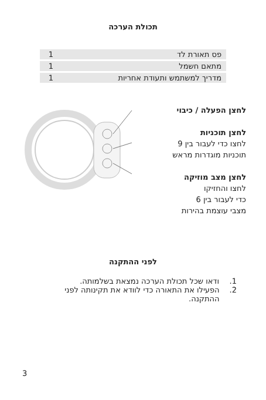תכולת הערכה
| פס תאורת לד | 1 |
| מתאם חשמל | 1 |
| מדריך למשתמש ותעודת אחריות | 1 |
לחצן הפעלה / כיבוי
לחצן תוכניות
לחצו כדי לעבור בין 9
תוכניות מוגדרות מראש
לחצן מצב מוזיקה
לחצו והחזיקו
כדי לעבור בין 6
מצבי עוצמת בהירות
לפני ההתקנה
1. ודאו שכל תכולת הערכה נמצאת בשלמותה.
2. הפעילו את התאורה כדי לוודא את תקינותה לפני ההתקנה.
3